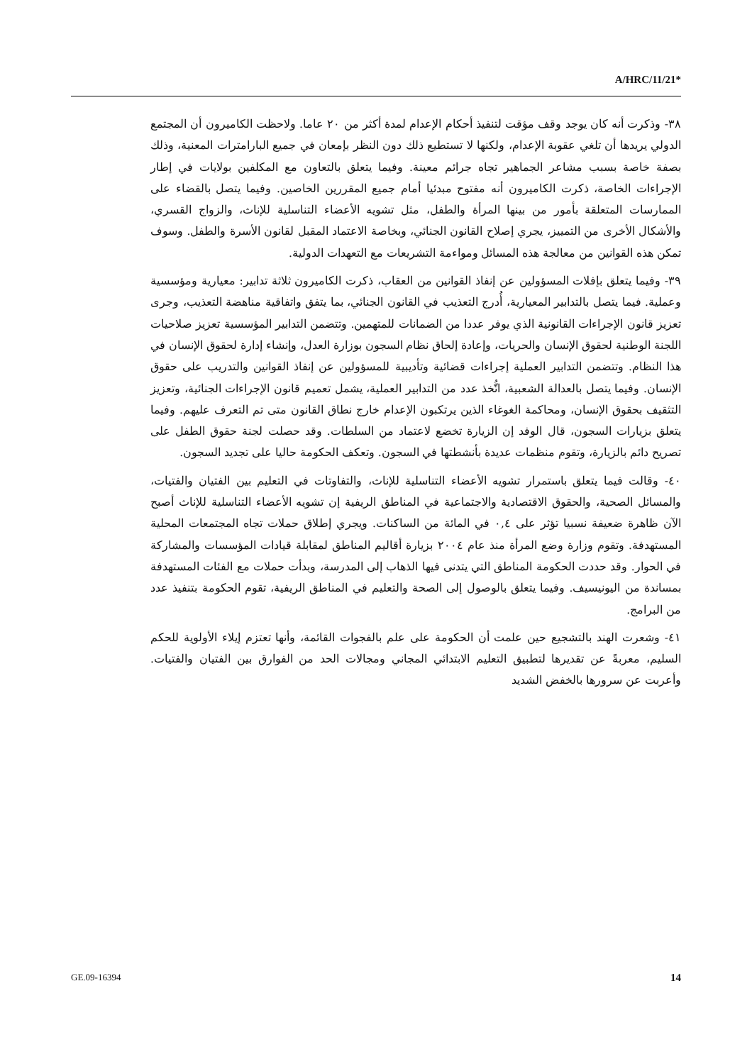A/HRC/11/21*
٣٨- وذكرت أنه كان يوجد وقف مؤقت لتنفيذ أحكام الإعدام لمدة أكثر من ٢٠ عاما. ولاحظت الكاميرون أن المجتمع الدولي يريدها أن تلغي عقوبة الإعدام، ولكنها لا تستطيع ذلك دون النظر بإمعان في جميع البارامترات المعنية، وذلك بصفة خاصة بسبب مشاعر الجماهير تجاه جرائم معينة. وفيما يتعلق بالتعاون مع المكلفين بولايات في إطار الإجراءات الخاصة، ذكرت الكاميرون أنه مفتوح مبدئيا أمام جميع المقررين الخاصين. وفيما يتصل بالقضاء على الممارسات المتعلقة بأمور من بينها المرأة والطفل، مثل تشويه الأعضاء التناسلية للإناث، والزواج القسري، والأشكال الأخرى من التمييز، يجري إصلاح القانون الجنائي، وبخاصة الاعتماد المقبل لقانون الأسرة والطفل. وسوف تمكن هذه القوانين من معالجة هذه المسائل ومواءمة التشريعات مع التعهدات الدولية.
٣٩- وفيما يتعلق بإفلات المسؤولين عن إنفاذ القوانين من العقاب، ذكرت الكاميرون ثلاثة تدابير: معيارية ومؤسسية وعملية. فيما يتصل بالتدابير المعيارية، أُدرج التعذيب في القانون الجنائي، بما يتفق واتفاقية مناهضة التعذيب، وجرى تعزيز قانون الإجراءات القانونية الذي يوفر عددا من الضمانات للمتهمين. وتتضمن التدابير المؤسسية تعزيز صلاحيات اللجنة الوطنية لحقوق الإنسان والحريات، وإعادة إلحاق نظام السجون بوزارة العدل، وإنشاء إدارة لحقوق الإنسان في هذا النظام. وتتضمن التدابير العملية إجراءات قضائية وتأديبية للمسؤولين عن إنفاذ القوانين والتدريب على حقوق الإنسان. وفيما يتصل بالعدالة الشعبية، اتُّخذ عدد من التدابير العملية، يشمل تعميم قانون الإجراءات الجنائية، وتعزيز التثقيف بحقوق الإنسان، ومحاكمة الغوغاء الذين يرتكبون الإعدام خارج نطاق القانون متى تم التعرف عليهم. وفيما يتعلق بزيارات السجون، قال الوفد إن الزيارة تخضع لاعتماد من السلطات. وقد حصلت لجنة حقوق الطفل على تصريح دائم بالزيارة، وتقوم منظمات عديدة بأنشطتها في السجون. وتعكف الحكومة حاليا على تجديد السجون.
٤٠- وقالت فيما يتعلق باستمرار تشويه الأعضاء التناسلية للإناث، والتفاوتات في التعليم بين الفتيان والفتيات، والمسائل الصحية، والحقوق الاقتصادية والاجتماعية في المناطق الريفية إن تشويه الأعضاء التناسلية للإناث أصبح الآن ظاهرة ضعيفة نسبيا تؤثر على ٠,٤ في المائة من الساكنات. ويجري إطلاق حملات تجاه المجتمعات المحلية المستهدفة. وتقوم وزارة وضع المرأة منذ عام ٢٠٠٤ بزيارة أقاليم المناطق لمقابلة قيادات المؤسسات والمشاركة في الحوار. وقد حددت الحكومة المناطق التي يتدنى فيها الذهاب إلى المدرسة، وبدأت حملات مع الفئات المستهدفة بمساندة من اليونيسيف. وفيما يتعلق بالوصول إلى الصحة والتعليم في المناطق الريفية، تقوم الحكومة بتنفيذ عدد من البرامج.
٤١- وشعرت الهند بالتشجيع حين علمت أن الحكومة على علم بالفجوات القائمة، وأنها تعتزم إيلاء الأولوية للحكم السليم، معربةً عن تقديرها لتطبيق التعليم الابتدائي المجاني ومجالات الحد من الفوارق بين الفتيان والفتيات. وأعربت عن سرورها بالخفض الشديد
GE.09-16394 14